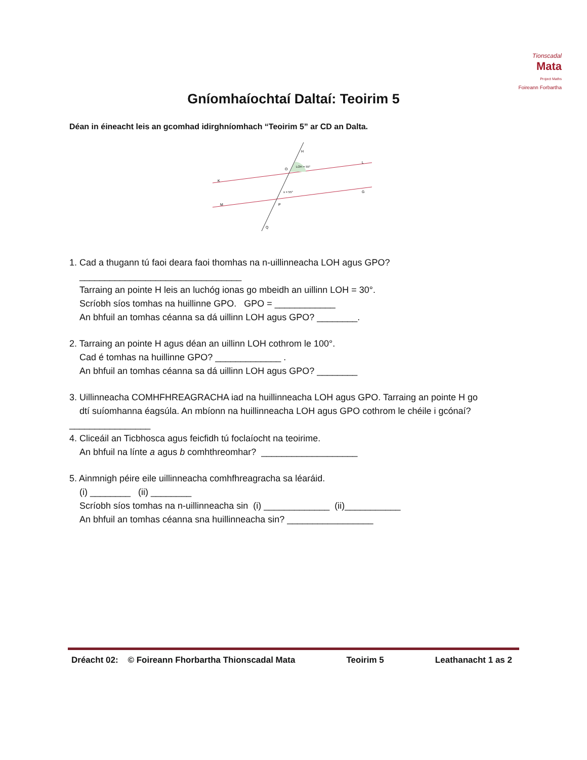Tionscadal
Mata
Project Maths
Foireann Forbartha
Gníomhaíochtaí Daltaí: Teoirim 5
Déan in éineacht leis an gcomhad idirghníomhach “Teoirim 5” ar CD an Dalta.
LOH = 55°
x = 55°
K
M
L
G
H
O
P
Q
1. Cad a thugann tú faoi deara faoi thomhas na n-uillinneacha LOH agus GPO?
________________________________
Tarraing an pointe H leis an luchóg ionas go mbeidh an uillinn LOH = 30°.
Scríobh síos tomhas na huillinne GPO. GPO = ____________
An bhfuil an tomhas céanna sa dá uillinn LOH agus GPO? ________.
2. Tarraing an pointe H agus déan an uillinn LOH cothrom le 100°.
Cad é tomhas na huillinne GPO? _____________ .
An bhfuil an tomhas céanna sa dá uillinn LOH agus GPO? ________
3. Uillinneacha COMHFHREAGRACHA iad na huillinneacha LOH agus GPO. Tarraing an pointe H go
dtí suíomhanna éagsúla. An mbíonn na huillinneacha LOH agus GPO cothrom le chéile i gcónaí?
________________
4. Cliceáil an Ticbhosca agus feicfidh tú foclaíocht na teoirime.
An bhfuil na línte a agus b comhthreomhar? ___________________
5. Ainmnigh péire eile uillinneacha comhfhreagracha sa léaráid.
(i) ________ (ii) ________
Scríobh síos tomhas na n-uillinneacha sin (i) _____________ (ii)___________
An bhfuil an tomhas céanna sna huillinneacha sin? _________________
Dréacht 02: © Foireann Fhorbartha Thionscadal Mata Teoirim 5 Leathanacht 1 as 2